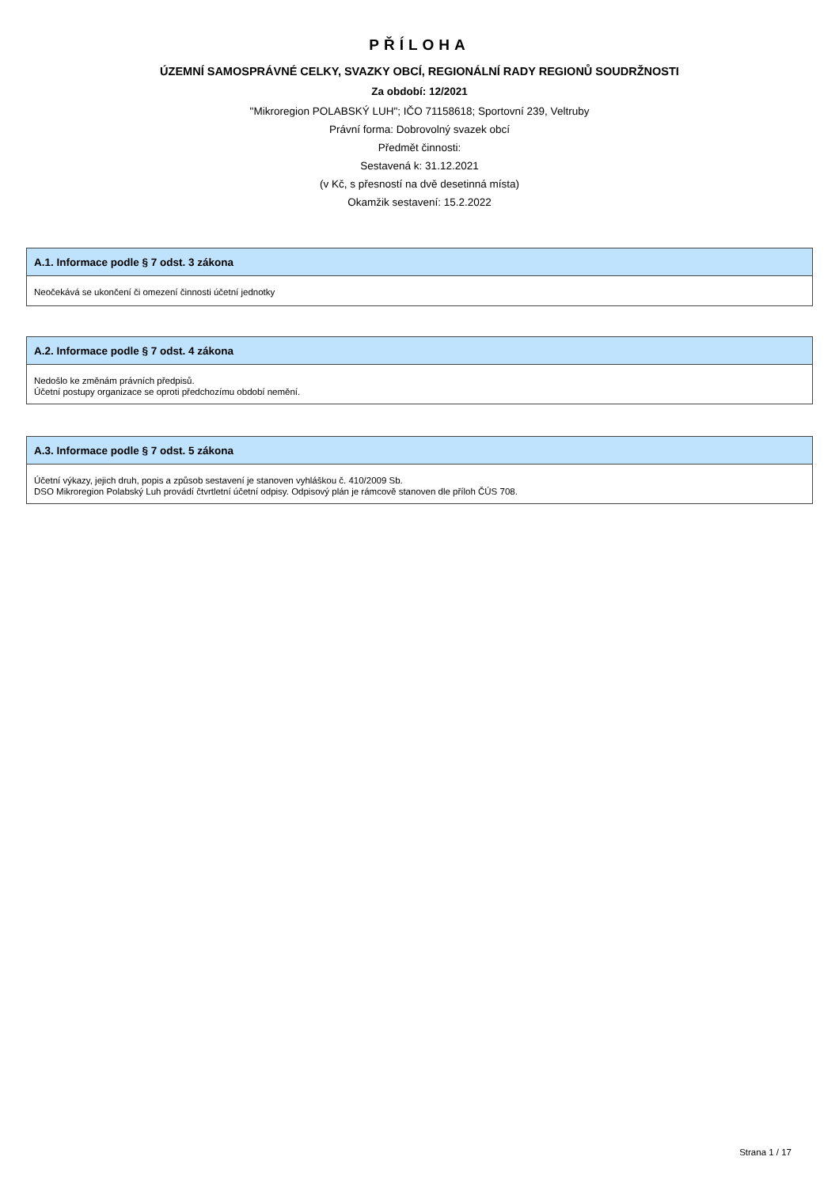PŘÍLOHA
ÚZEMNÍ SAMOSPRÁVNÉ CELKY, SVAZKY OBCÍ, REGIONÁLNÍ RADY REGIONŮ SOUDRŽNOSTI
Za období: 12/2021
"Mikroregion POLABSKÝ LUH"; IČO 71158618; Sportovní 239, Veltruby
Právní forma: Dobrovolný svazek obcí
Předmět činnosti:
Sestavená k: 31.12.2021
(v Kč, s přesností na dvě desetinná místa)
Okamžik sestavení: 15.2.2022
A.1. Informace podle § 7 odst. 3 zákona
Neočekává se ukončení či omezení činnosti účetní jednotky
A.2. Informace podle § 7 odst. 4 zákona
Nedošlo ke změnám právních předpisů.
Účetní postupy organizace se oproti předchozímu období nemění.
A.3. Informace podle § 7 odst. 5 zákona
Účetní výkazy, jejich druh, popis a způsob sestavení je stanoven vyhláškou č. 410/2009 Sb.
DSO Mikroregion Polabský Luh provádí čtvrtletní účetní odpisy. Odpisový plán je rámcově stanoven dle příloh ČÚS 708.
Strana 1 / 17